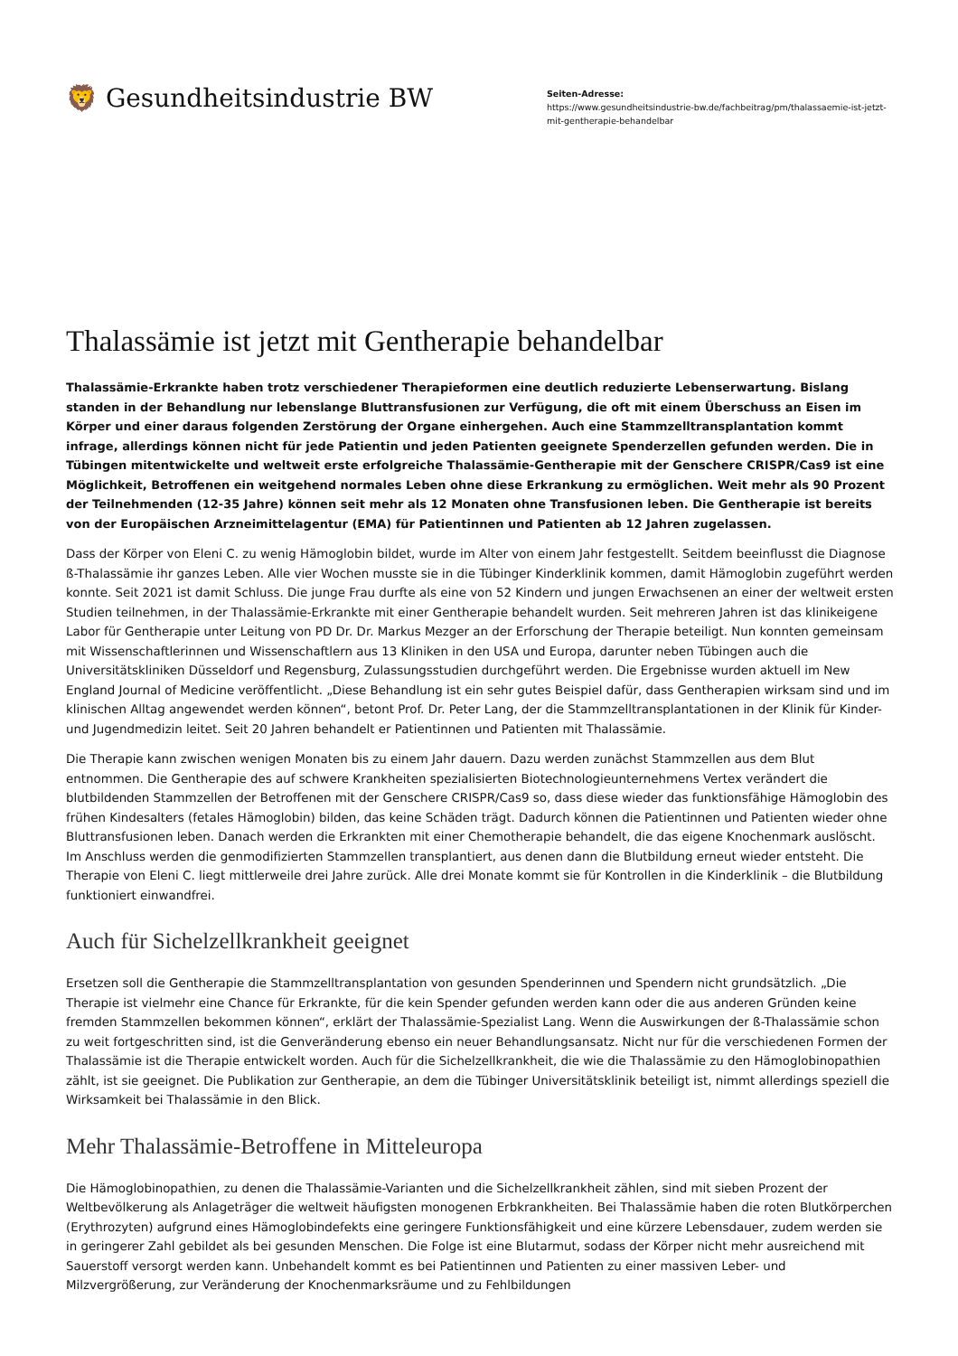🦁 Gesundheitsindustrie BW
Seiten-Adresse:
https://www.gesundheitsindustrie-bw.de/fachbeitrag/pm/thalassaemie-ist-jetzt-mit-gentherapie-behandelbar
Thalassämie ist jetzt mit Gentherapie behandelbar
Thalassämie-Erkrankte haben trotz verschiedener Therapieformen eine deutlich reduzierte Lebenserwartung. Bislang standen in der Behandlung nur lebenslange Bluttransfusionen zur Verfügung, die oft mit einem Überschuss an Eisen im Körper und einer daraus folgenden Zerstörung der Organe einhergehen. Auch eine Stammzelltransplantation kommt infrage, allerdings können nicht für jede Patientin und jeden Patienten geeignete Spenderzellen gefunden werden. Die in Tübingen mitentwickelte und weltweit erste erfolgreiche Thalassämie-Gentherapie mit der Genschere CRISPR/Cas9 ist eine Möglichkeit, Betroffenen ein weitgehend normales Leben ohne diese Erkrankung zu ermöglichen. Weit mehr als 90 Prozent der Teilnehmenden (12-35 Jahre) können seit mehr als 12 Monaten ohne Transfusionen leben. Die Gentherapie ist bereits von der Europäischen Arzneimittelagentur (EMA) für Patientinnen und Patienten ab 12 Jahren zugelassen.
Dass der Körper von Eleni C. zu wenig Hämoglobin bildet, wurde im Alter von einem Jahr festgestellt. Seitdem beeinflusst die Diagnose ß-Thalassämie ihr ganzes Leben. Alle vier Wochen musste sie in die Tübinger Kinderklinik kommen, damit Hämoglobin zugeführt werden konnte. Seit 2021 ist damit Schluss. Die junge Frau durfte als eine von 52 Kindern und jungen Erwachsenen an einer der weltweit ersten Studien teilnehmen, in der Thalassämie-Erkrankte mit einer Gentherapie behandelt wurden. Seit mehreren Jahren ist das klinikeigene Labor für Gentherapie unter Leitung von PD Dr. Dr. Markus Mezger an der Erforschung der Therapie beteiligt. Nun konnten gemeinsam mit Wissenschaftlerinnen und Wissenschaftlern aus 13 Kliniken in den USA und Europa, darunter neben Tübingen auch die Universitätskliniken Düsseldorf und Regensburg, Zulassungsstudien durchgeführt werden. Die Ergebnisse wurden aktuell im New England Journal of Medicine veröffentlicht. „Diese Behandlung ist ein sehr gutes Beispiel dafür, dass Gentherapien wirksam sind und im klinischen Alltag angewendet werden können“, betont Prof. Dr. Peter Lang, der die Stammzelltransplantationen in der Klinik für Kinder- und Jugendmedizin leitet. Seit 20 Jahren behandelt er Patientinnen und Patienten mit Thalassämie.
Die Therapie kann zwischen wenigen Monaten bis zu einem Jahr dauern. Dazu werden zunächst Stammzellen aus dem Blut entnommen. Die Gentherapie des auf schwere Krankheiten spezialisierten Biotechnologieunternehmens Vertex verändert die blutbildenden Stammzellen der Betroffenen mit der Genschere CRISPR/Cas9 so, dass diese wieder das funktionsfähige Hämoglobin des frühen Kindesalters (fetales Hämoglobin) bilden, das keine Schäden trägt. Dadurch können die Patientinnen und Patienten wieder ohne Bluttransfusionen leben. Danach werden die Erkrankten mit einer Chemotherapie behandelt, die das eigene Knochenmark auslöscht. Im Anschluss werden die genmodifizierten Stammzellen transplantiert, aus denen dann die Blutbildung erneut wieder entsteht. Die Therapie von Eleni C. liegt mittlerweile drei Jahre zurück. Alle drei Monate kommt sie für Kontrollen in die Kinderklinik – die Blutbildung funktioniert einwandfrei.
Auch für Sichelzellkrankheit geeignet
Ersetzen soll die Gentherapie die Stammzelltransplantation von gesunden Spenderinnen und Spendern nicht grundsätzlich. „Die Therapie ist vielmehr eine Chance für Erkrankte, für die kein Spender gefunden werden kann oder die aus anderen Gründen keine fremden Stammzellen bekommen können“, erklärt der Thalassämie-Spezialist Lang. Wenn die Auswirkungen der ß-Thalassämie schon zu weit fortgeschritten sind, ist die Genveränderung ebenso ein neuer Behandlungsansatz. Nicht nur für die verschiedenen Formen der Thalassämie ist die Therapie entwickelt worden. Auch für die Sichelzellkrankheit, die wie die Thalassämie zu den Hämoglobinopathien zählt, ist sie geeignet. Die Publikation zur Gentherapie, an dem die Tübinger Universitätsklinik beteiligt ist, nimmt allerdings speziell die Wirksamkeit bei Thalassämie in den Blick.
Mehr Thalassämie-Betroffene in Mitteleuropa
Die Hämoglobinopathien, zu denen die Thalassämie-Varianten und die Sichelzellkrankheit zählen, sind mit sieben Prozent der Weltbevölkerung als Anlageträger die weltweit häufigsten monogenen Erbkrankheiten. Bei Thalassämie haben die roten Blutkörperchen (Erythrozyten) aufgrund eines Hämoglobindefekts eine geringere Funktionsfähigkeit und eine kürzere Lebensdauer, zudem werden sie in geringerer Zahl gebildet als bei gesunden Menschen. Die Folge ist eine Blutarmut, sodass der Körper nicht mehr ausreichend mit Sauerstoff versorgt werden kann. Unbehandelt kommt es bei Patientinnen und Patienten zu einer massiven Leber- und Milzvergrößerung, zur Veränderung der Knochenmarksräume und zu Fehlbildungen